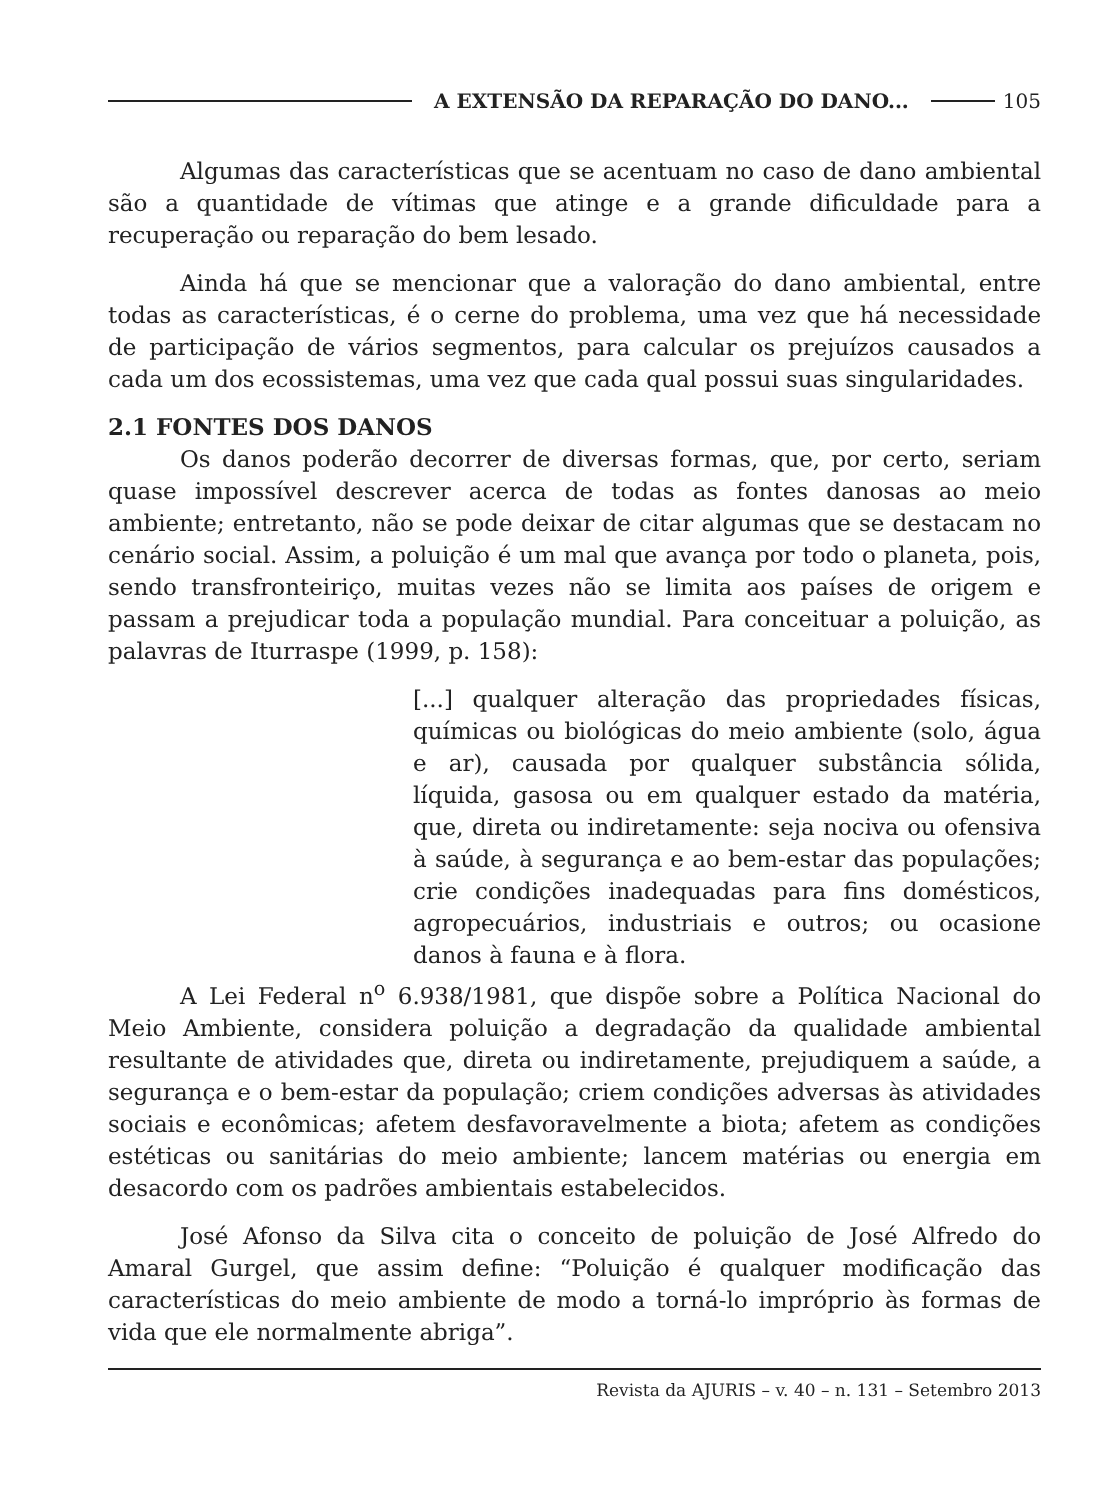A EXTENSÃO DA REPARAÇÃO DO DANO... 105
Algumas das características que se acentuam no caso de dano ambiental são a quantidade de vítimas que atinge e a grande dificuldade para a recuperação ou reparação do bem lesado.
Ainda há que se mencionar que a valoração do dano ambiental, entre todas as características, é o cerne do problema, uma vez que há necessidade de participação de vários segmentos, para calcular os prejuízos causados a cada um dos ecossistemas, uma vez que cada qual possui suas singularidades.
2.1 FONTES DOS DANOS
Os danos poderão decorrer de diversas formas, que, por certo, seriam quase impossível descrever acerca de todas as fontes danosas ao meio ambiente; entretanto, não se pode deixar de citar algumas que se destacam no cenário social. Assim, a poluição é um mal que avança por todo o planeta, pois, sendo transfronteiriço, muitas vezes não se limita aos países de origem e passam a prejudicar toda a população mundial. Para conceituar a poluição, as palavras de Iturraspe (1999, p. 158):
[...] qualquer alteração das propriedades físicas, químicas ou biológicas do meio ambiente (solo, água e ar), causada por qualquer substância sólida, líquida, gasosa ou em qualquer estado da matéria, que, direta ou indiretamente: seja nociva ou ofensiva à saúde, à segurança e ao bem-estar das populações; crie condições inadequadas para fins domésticos, agropecuários, industriais e outros; ou ocasione danos à fauna e à flora.
A Lei Federal n<sup>o</sup> 6.938/1981, que dispõe sobre a Política Nacional do Meio Ambiente, considera poluição a degradação da qualidade ambiental resultante de atividades que, direta ou indiretamente, prejudiquem a saúde, a segurança e o bem-estar da população; criem condições adversas às atividades sociais e econômicas; afetem desfavoravelmente a biota; afetem as condições estéticas ou sanitárias do meio ambiente; lancem matérias ou energia em desacordo com os padrões ambientais estabelecidos.
José Afonso da Silva cita o conceito de poluição de José Alfredo do Amaral Gurgel, que assim define: “Poluição é qualquer modificação das características do meio ambiente de modo a torná-lo impróprio às formas de vida que ele normalmente abriga”.
Revista da AJURIS – v. 40 – n. 131 – Setembro 2013